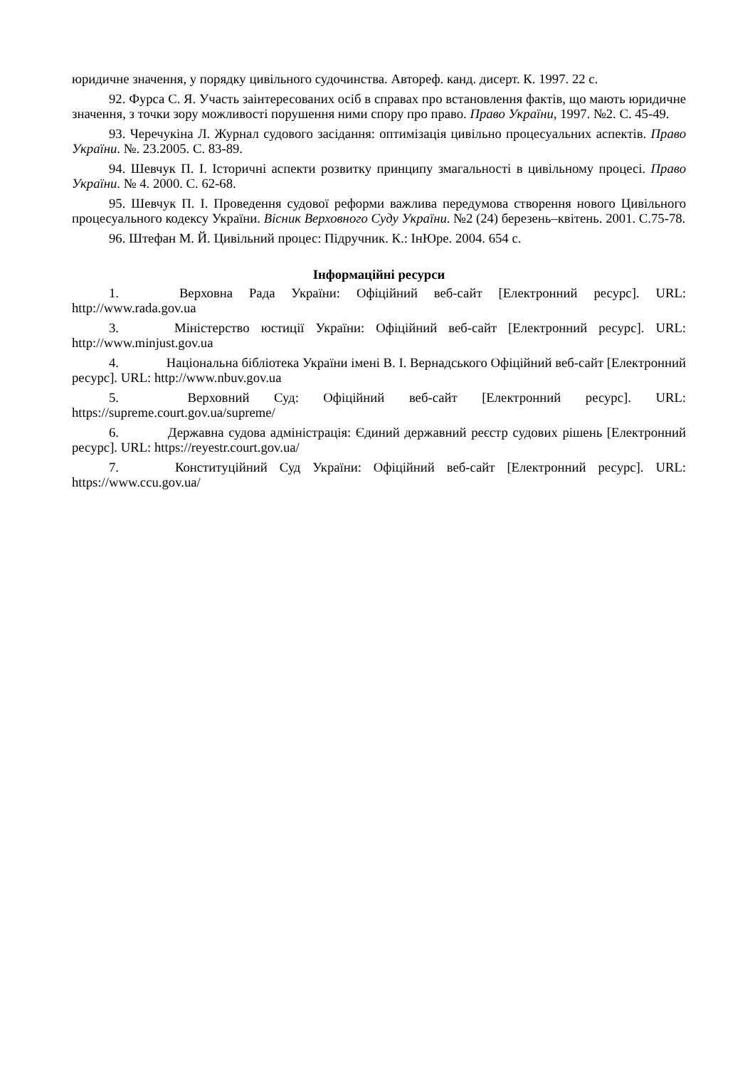юридичне значення, у порядку цивільного судочинства. Автореф. канд. дисерт. К. 1997. 22 с.
92. Фурса С. Я. Участь заінтересованих осіб в справах про встановлення фактів, що мають юридичне значення, з точки зору можливості порушення ними спору про право. Право України, 1997. №2. С. 45-49.
93. Черечукіна Л. Журнал судового засідання: оптимізація цивільно процесуальних аспектів. Право України. №. 23.2005. С. 83-89.
94. Шевчук П. І. Історичні аспекти розвитку принципу змагальності в цивільному процесі. Право України. № 4. 2000. С. 62-68.
95. Шевчук П. І. Проведення судової реформи важлива передумова створення нового Цивільного процесуального кодексу України. Вісник Верховного Суду України. №2 (24) березень–квітень. 2001. С.75-78.
96. Штефан М. Й. Цивільний процес: Підручник. К.: ІнЮре. 2004. 654 с.
Інформаційні ресурси
1. Верховна Рада України: Офіційний веб-сайт [Електронний ресурс]. URL: http://www.rada.gov.ua
3. Міністерство юстиції України: Офіційний веб-сайт [Електронний ресурс]. URL: http://www.minjust.gov.ua
4. Національна бібліотека України імені В. І. Вернадського Офіційний веб-сайт [Електронний ресурс]. URL: http://www.nbuv.gov.ua
5. Верховний Суд: Офіційний веб-сайт [Електронний ресурс]. URL: https://supreme.court.gov.ua/supreme/
6. Державна судова адміністрація: Єдиний державний реєстр судових рішень [Електронний ресурс]. URL: https://reyestr.court.gov.ua/
7. Конституційний Суд України: Офіційний веб-сайт [Електронний ресурс]. URL: https://www.ccu.gov.ua/